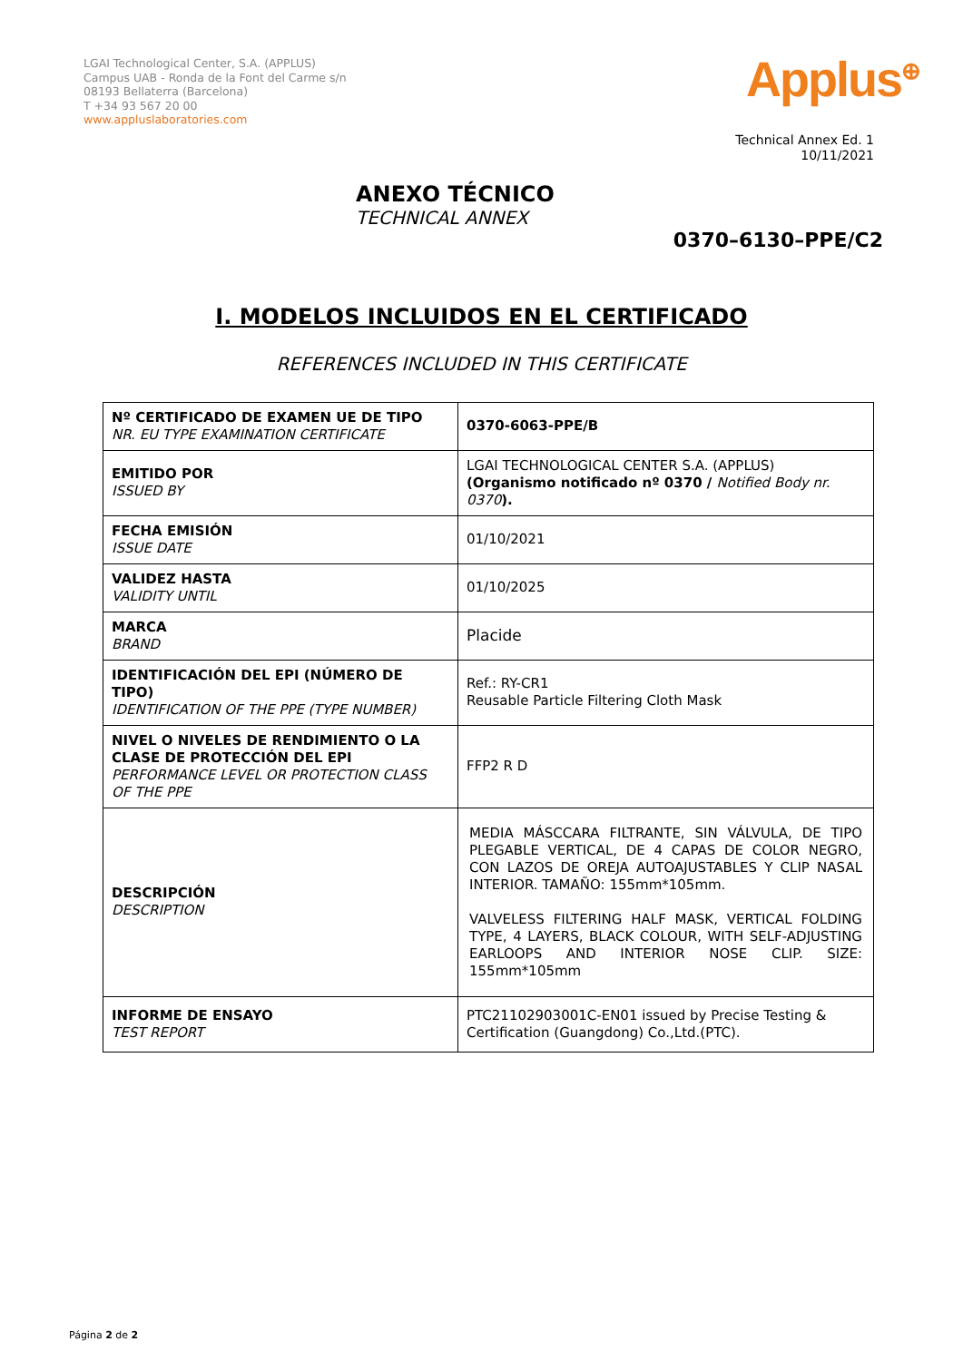LGAI Technological Center, S.A. (APPLUS)
Campus UAB - Ronda de la Font del Carme s/n
08193 Bellaterra (Barcelona)
T +34 93 567 20 00
www.appluslaboratories.com
Applus<sup>⊕</sup>
Technical Annex Ed. 1
10/11/2021
ANEXO TÉCNICO
TECHNICAL ANNEX
0370–6130–PPE/C2
I. MODELOS INCLUIDOS EN EL CERTIFICADO
REFERENCES INCLUDED IN THIS CERTIFICATE
| Nº CERTIFICADO DE EXAMEN UE DE TIPO NR. EU TYPE EXAMINATION CERTIFICATE | 0370-6063-PPE/B |
| EMITIDO POR ISSUED BY | LGAI TECHNOLOGICAL CENTER S.A. (APPLUS) (Organismo notificado nº 0370 / Notified Body nr. 0370 ). |
| FECHA EMISIÓN ISSUE DATE | 01/10/2021 |
| VALIDEZ HASTA VALIDITY UNTIL | 01/10/2025 |
| MARCA BRAND | Placide |
| IDENTIFICACIÓN DEL EPI (NÚMERO DE TIPO) IDENTIFICATION OF THE PPE (TYPE NUMBER) | Ref.: RY-CR1 Reusable Particle Filtering Cloth Mask |
| NIVEL O NIVELES DE RENDIMIENTO O LA CLASE DE PROTECCIÓN DEL EPI PERFORMANCE LEVEL OR PROTECTION CLASS OF THE PPE | FFP2 R D |
| DESCRIPCIÓN DESCRIPTION | MEDIA MÁSCCARA FILTRANTE, SIN VÁLVULA, DE TIPO PLEGABLE VERTICAL, DE 4 CAPAS DE COLOR NEGRO, CON LAZOS DE OREJA AUTOAJUSTABLES Y CLIP NASAL INTERIOR. TAMAÑO: 155mm*105mm. VALVELESS FILTERING HALF MASK, VERTICAL FOLDING TYPE, 4 LAYERS, BLACK COLOUR, WITH SELF-ADJUSTING EARLOOPS AND INTERIOR NOSE CLIP. SIZE: 155mm*105mm |
| INFORME DE ENSAYO TEST REPORT | PTC21102903001C-EN01 issued by Precise Testing & Certification (Guangdong) Co.,Ltd.(PTC). |
Página 2 de 2